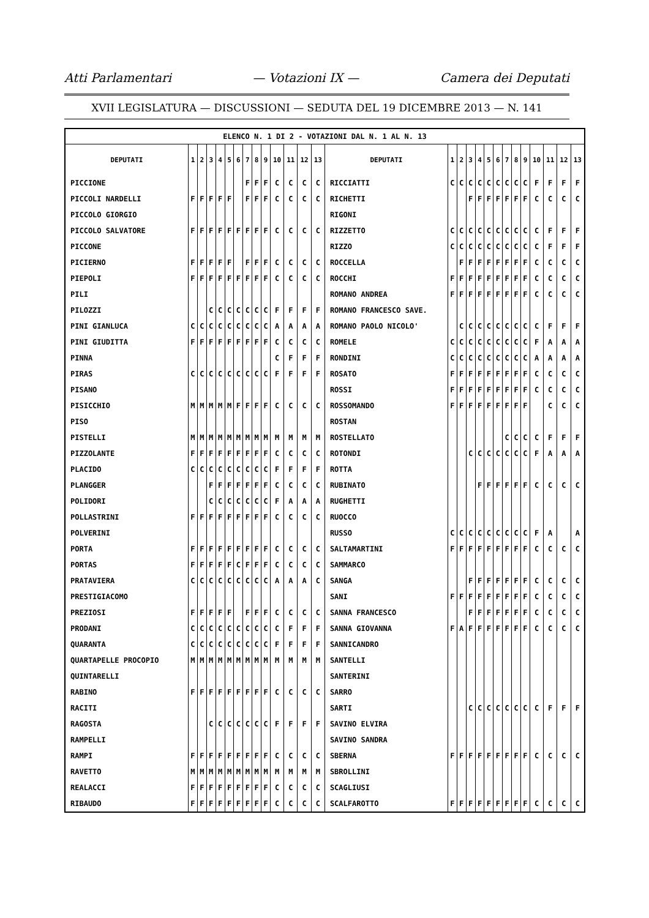Atti Parlamentari — Votazioni IX — Camera dei Deputati
XVII LEGISLATURA — DISCUSSIONI — SEDUTA DEL 19 DICEMBRE 2013 — N. 141
| ELENCO N. 1 DI 2 - VOTAZIONI DAL N. 1 AL N. 13 | | | | | | | | | | | | | | | | | | | | | | | | | | | |
| DEPUTATI | 1 | 2 | 3 | 4 | 5 | 6 | 7 | 8 | 9 | 10 | 11 | 12 | 13 | DEPUTATI | 1 | 2 | 3 | 4 | 5 | 6 | 7 | 8 | 9 | 10 | 11 | 12 | 13 |
| PICCIONE | | | | | | | F | F | F | C | C | C | C | RICCIATTI | C | C | C | C | C | C | C | C | C | F | F | F | F |
| PICCOLI NARDELLI | F | F | F | F | F | | F | F | F | C | C | C | C | RICHETTI | | | F | F | F | F | F | F | F | C | C | C | C |
| PICCOLO GIORGIO | | | | | | | | | | | | | | RIGONI | | | | | | | | | | | | | |
| PICCOLO SALVATORE | F | F | F | F | F | F | F | F | F | C | C | C | C | RIZZETTO | C | C | C | C | C | C | C | C | C | C | F | F | F |
| PICCONE | | | | | | | | | | | | | | RIZZO | C | C | C | C | C | C | C | C | C | C | F | F | F |
| PICIERNO | F | F | F | F | F | | F | F | F | C | C | C | C | ROCCELLA | | F | F | F | F | F | F | F | F | C | C | C | C |
| PIEPOLI | F | F | F | F | F | F | F | F | F | C | C | C | C | ROCCHI | F | F | F | F | F | F | F | F | F | C | C | C | C |
| PILI | | | | | | | | | | | | | | ROMANO ANDREA | F | F | F | F | F | F | F | F | F | C | C | C | C |
| PILOZZI | | | C | C | C | C | C | C | C | F | F | F | F | ROMANO FRANCESCO SAVE. | | | | | | | | | | | | | |
| PINI GIANLUCA | C | C | C | C | C | C | C | C | C | A | A | A | A | ROMANO PAOLO NICOLO' | | C | C | C | C | C | C | C | C | C | F | F | F |
| PINI GIUDITTA | F | F | F | F | F | F | F | F | F | C | C | C | C | ROMELE | C | C | C | C | C | C | C | C | C | F | A | A | A |
| PINNA | | | | | | | | | | C | F | F | F | RONDINI | C | C | C | C | C | C | C | C | C | A | A | A | A |
| PIRAS | C | C | C | C | C | C | C | C | C | F | F | F | F | ROSATO | F | F | F | F | F | F | F | F | F | C | C | C | C |
| PISANO | | | | | | | | | | | | | | ROSSI | F | F | F | F | F | F | F | F | F | C | C | C | C |
| PISICCHIO | M | M | M | M | M | F | F | F | F | C | C | C | C | ROSSOMANDO | F | F | F | F | F | F | F | F | F | | C | C | C |
| PISO | | | | | | | | | | | | | | ROSTAN | | | | | | | | | | | | | |
| PISTELLI | M | M | M | M | M | M | M | M | M | M | M | M | M | ROSTELLATO | | | | | | | C | C | C | C | F | F | F |
| PIZZOLANTE | F | F | F | F | F | F | F | F | F | C | C | C | C | ROTONDI | | | C | C | C | C | C | C | C | F | A | A | A |
| PLACIDO | C | C | C | C | C | C | C | C | C | F | F | F | F | ROTTA | | | | | | | | | | | | | |
| PLANGGER | | | F | F | F | F | F | F | F | C | C | C | C | RUBINATO | | | | F | F | F | F | F | F | C | C | C | C |
| POLIDORI | | | C | C | C | C | C | C | C | F | A | A | A | RUGHETTI | | | | | | | | | | | | | |
| POLLASTRINI | F | F | F | F | F | F | F | F | F | C | C | C | C | RUOCCO | | | | | | | | | | | | | |
| POLVERINI | | | | | | | | | | | | | | RUSSO | C | C | C | C | C | C | C | C | C | F | A | | A |
| PORTA | F | F | F | F | F | F | F | F | F | C | C | C | C | SALTAMARTINI | F | F | F | F | F | F | F | F | F | C | C | C | C |
| PORTAS | F | F | F | F | F | C | F | F | F | C | C | C | C | SAMMARCO | | | | | | | | | | | | | |
| PRATAVIERA | C | C | C | C | C | C | C | C | C | A | A | A | C | SANGA | | | F | F | F | F | F | F | F | C | C | C | C |
| PRESTIGIACOMO | | | | | | | | | | | | | | SANI | F | F | F | F | F | F | F | F | F | C | C | C | C |
| PREZIOSI | F | F | F | F | F | | F | F | F | C | C | C | C | SANNA FRANCESCO | | | F | F | F | F | F | F | F | C | C | C | C |
| PRODANI | C | C | C | C | C | C | C | C | C | C | F | F | F | SANNA GIOVANNA | F | A | F | F | F | F | F | F | F | C | C | C | C |
| QUARANTA | C | C | C | C | C | C | C | C | C | F | F | F | F | SANNICANDRO | | | | | | | | | | | | | |
| QUARTAPELLE PROCOPIO | M | M | M | M | M | M | M | M | M | M | M | M | M | SANTELLI | | | | | | | | | | | | | |
| QUINTARELLI | | | | | | | | | | | | | | SANTERINI | | | | | | | | | | | | | |
| RABINO | F | F | F | F | F | F | F | F | F | C | C | C | C | SARRO | | | | | | | | | | | | | |
| RACITI | | | | | | | | | | | | | | SARTI | | | C | C | C | C | C | C | C | C | F | F | F |
| RAGOSTA | | | C | C | C | C | C | C | C | F | F | F | F | SAVINO ELVIRA | | | | | | | | | | | | | |
| RAMPELLI | | | | | | | | | | | | | | SAVINO SANDRA | | | | | | | | | | | | | |
| RAMPI | F | F | F | F | F | F | F | F | F | C | C | C | C | SBERNA | F | F | F | F | F | F | F | F | F | C | C | C | C |
| RAVETTO | M | M | M | M | M | M | M | M | M | M | M | M | M | SBROLLINI | | | | | | | | | | | | | |
| REALACCI | F | F | F | F | F | F | F | F | F | C | C | C | C | SCAGLIUSI | | | | | | | | | | | | | |
| RIBAUDO | F | F | F | F | F | F | F | F | F | C | C | C | C | SCALFAROTTO | F | F | F | F | F | F | F | F | F | C | C | C | C |